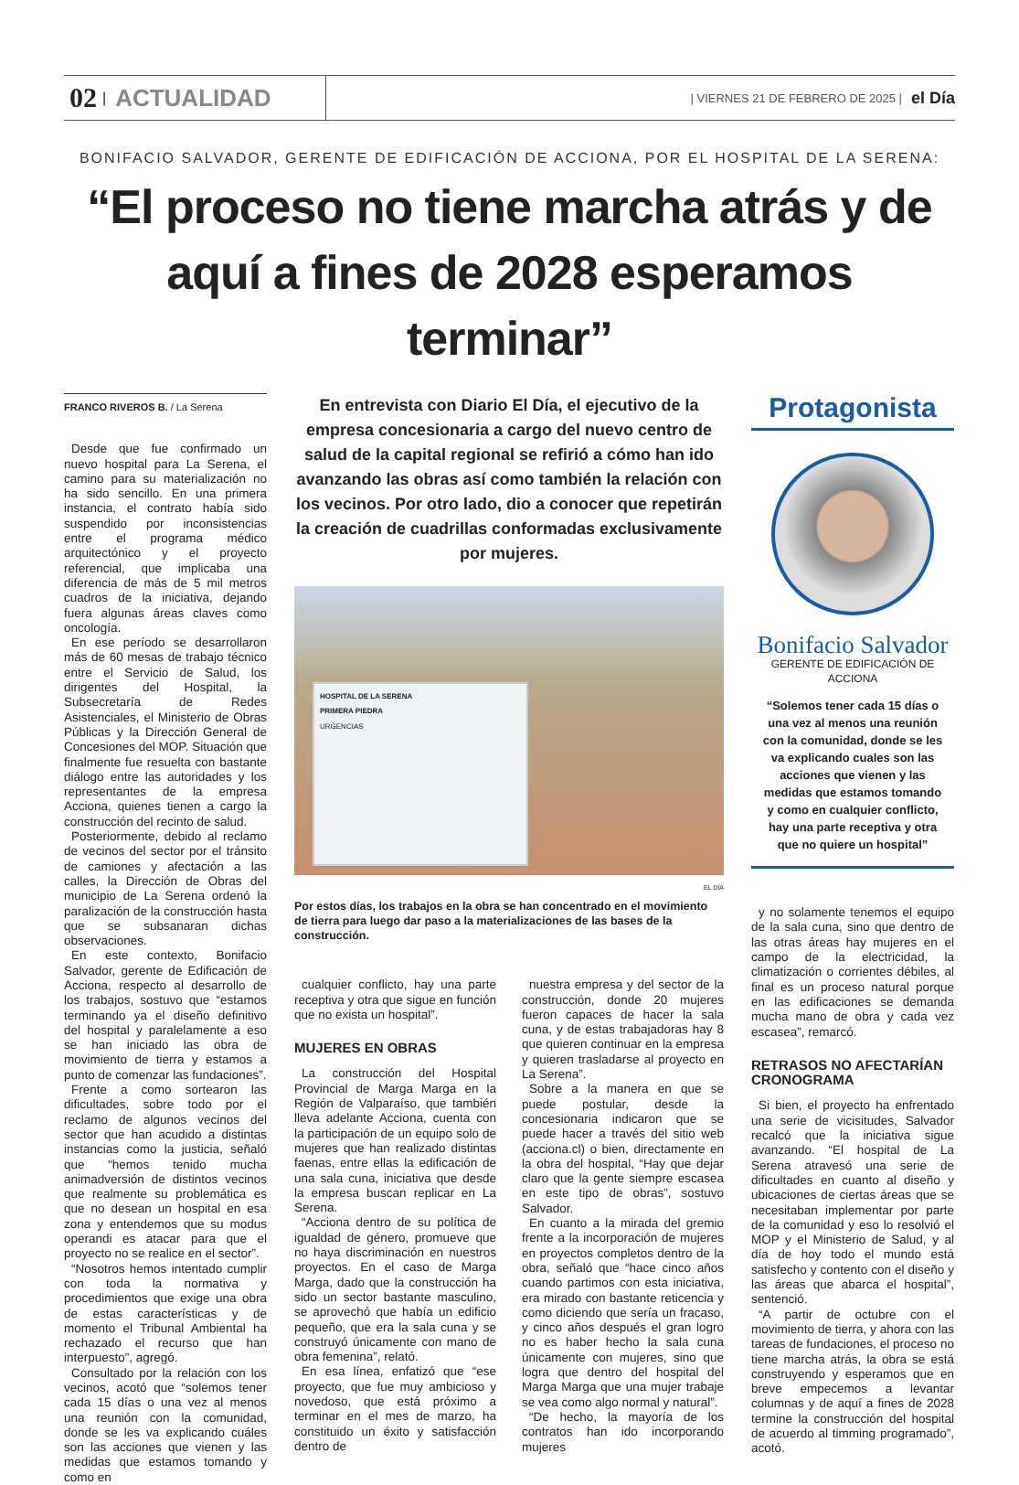02 | ACTUALIDAD | VIERNES 21 DE FEBRERO DE 2025 | el Día
BONIFACIO SALVADOR, GERENTE DE EDIFICACIÓN DE ACCIONA, POR EL HOSPITAL DE LA SERENA:
“El proceso no tiene marcha atrás y de aquí a fines de 2028 esperamos terminar”
FRANCO RIVEROS B. / La Serena
Desde que fue confirmado un nuevo hospital para La Serena, el camino para su materialización no ha sido sencillo. En una primera instancia, el contrato había sido suspendido por inconsistencias entre el programa médico arquitectónico y el proyecto referencial, que implicaba una diferencia de más de 5 mil metros cuadros de la iniciativa, dejando fuera algunas áreas claves como oncología.
En ese período se desarrollaron más de 60 mesas de trabajo técnico entre el Servicio de Salud, los dirigentes del Hospital, la Subsecretaría de Redes Asistenciales, el Ministerio de Obras Públicas y la Dirección General de Concesiones del MOP. Situación que finalmente fue resuelta con bastante diálogo entre las autoridades y los representantes de la empresa Acciona, quienes tienen a cargo la construcción del recinto de salud.
Posteriormente, debido al reclamo de vecinos del sector por el tránsito de camiones y afectación a las calles, la Dirección de Obras del municipio de La Serena ordenó la paralización de la construcción hasta que se subsanaran dichas observaciones.
En este contexto, Bonifacio Salvador, gerente de Edificación de Acciona, respecto al desarrollo de los trabajos, sostuvo que “estamos terminando ya el diseño definitivo del hospital y paralelamente a eso se han iniciado las obra de movimiento de tierra y estamos a punto de comenzar las fundaciones”.
Frente a como sortearon las dificultades, sobre todo por el reclamo de algunos vecinos del sector que han acudido a distintas instancias como la justicia, señaló que “hemos tenido mucha animadversión de distintos vecinos que realmente su problemática es que no desean un hospital en esa zona y entendemos que su modus operandi es atacar para que el proyecto no se realice en el sector”.
“Nosotros hemos intentado cumplir con toda la normativa y procedimientos que exige una obra de estas características y de momento el Tribunal Ambiental ha rechazado el recurso que han interpuesto”, agregó.
Consultado por la relación con los vecinos, acotó que “solemos tener cada 15 días o una vez al menos una reunión con la comunidad, donde se les va explicando cuáles son las acciones que vienen y las medidas que estamos tomando y como en
En entrevista con Diario El Día, el ejecutivo de la empresa concesionaria a cargo del nuevo centro de salud de la capital regional se refirió a cómo han ido avanzando las obras así como también la relación con los vecinos. Por otro lado, dio a conocer que repetirán la creación de cuadrillas conformadas exclusivamente por mujeres.
HOSPITAL DE LA SERENA
PRIMERA PIEDRA
URGENCIAS
EL DÍA
Por estos días, los trabajos en la obra se han concentrado en el movimiento de tierra para luego dar paso a la materializaciones de las bases de la construcción.
cualquier conflicto, hay una parte receptiva y otra que sigue en función que no exista un hospital”.
MUJERES EN OBRAS
La construcción del Hospital Provincial de Marga Marga en la Región de Valparaíso, que también lleva adelante Acciona, cuenta con la participación de un equipo solo de mujeres que han realizado distintas faenas, entre ellas la edificación de una sala cuna, iniciativa que desde la empresa buscan replicar en La Serena.
“Acciona dentro de su política de igualdad de género, promueve que no haya discriminación en nuestros proyectos. En el caso de Marga Marga, dado que la construcción ha sido un sector bastante masculino, se aprovechó que había un edificio pequeño, que era la sala cuna y se construyó únicamente con mano de obra femenina”, relató.
En esa línea, enfatizó que “ese proyecto, que fue muy ambicioso y novedoso, que está próximo a terminar en el mes de marzo, ha constituido un éxito y satisfacción dentro de
nuestra empresa y del sector de la construcción, donde 20 mujeres fueron capaces de hacer la sala cuna, y de estas trabajadoras hay 8 que quieren continuar en la empresa y quieren trasladarse al proyecto en La Serena”.
Sobre a la manera en que se puede postular, desde la concesionaria indicaron que se puede hacer a través del sitio web (acciona.cl) o bien, directamente en la obra del hospital, “Hay que dejar claro que la gente siempre escasea en este tipo de obras”, sostuvo Salvador.
En cuanto a la mirada del gremio frente a la incorporación de mujeres en proyectos completos dentro de la obra, señaló que “hace cinco años cuando partimos con esta iniciativa, era mirado con bastante reticencia y como diciendo que sería un fracaso, y cinco años después el gran logro no es haber hecho la sala cuna únicamente con mujeres, sino que logra que dentro del hospital del Marga Marga que una mujer trabaje se vea como algo normal y natural”.
“De hecho, la mayoría de los contratos han ido incorporando mujeres
Protagonista
Bonifacio Salvador
GERENTE DE EDIFICACIÓN DE ACCIONA
“Solemos tener cada 15 días o una vez al menos una reunión con la comunidad, donde se les va explicando cuales son las acciones que vienen y las medidas que estamos tomando y como en cualquier conflicto, hay una parte receptiva y otra que no quiere un hospital”
y no solamente tenemos el equipo de la sala cuna, sino que dentro de las otras áreas hay mujeres en el campo de la electricidad, la climatización o corrientes débiles, al final es un proceso natural porque en las edificaciones se demanda mucha mano de obra y cada vez escasea”, remarcó.
RETRASOS NO AFECTARÍAN CRONOGRAMA
Si bien, el proyecto ha enfrentado una serie de vicisitudes, Salvador recalcó que la iniciativa sigue avanzando. “El hospital de La Serena atravesó una serie de dificultades en cuanto al diseño y ubicaciones de ciertas áreas que se necesitaban implementar por parte de la comunidad y eso lo resolvió el MOP y el Ministerio de Salud, y al día de hoy todo el mundo está satisfecho y contento con el diseño y las áreas que abarca el hospital”, sentenció.
“A partir de octubre con el movimiento de tierra, y ahora con las tareas de fundaciones, el proceso no tiene marcha atrás, la obra se está construyendo y esperamos que en breve empecemos a levantar columnas y de aquí a fines de 2028 termine la construcción del hospital de acuerdo al timming programado”, acotó.